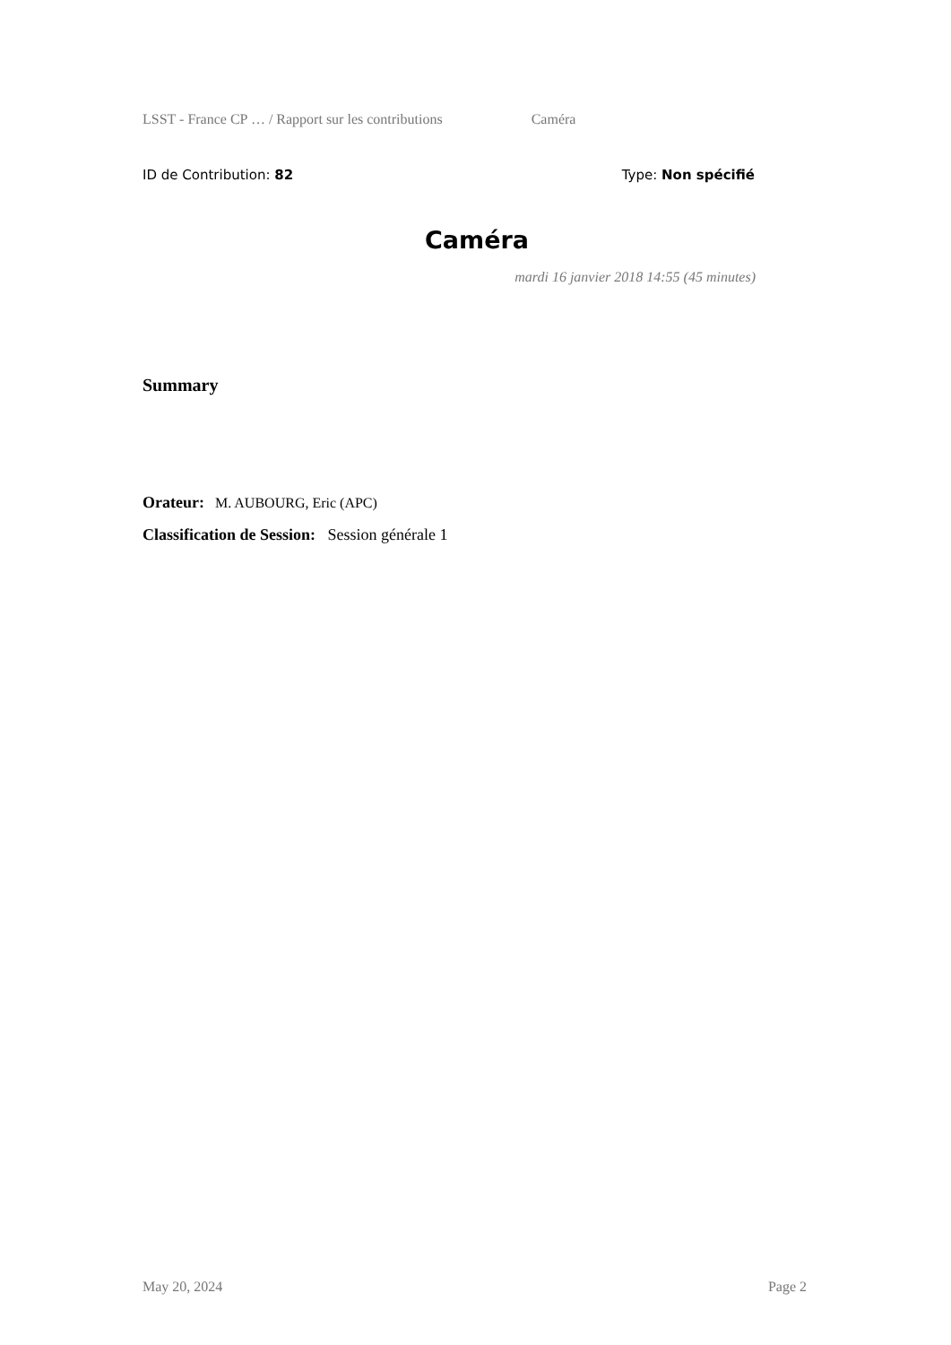LSST - France CP … / Rapport sur les contributions Caméra
ID de Contribution: 82 Type: Non spécifié
Caméra
mardi 16 janvier 2018 14:55 (45 minutes)
Summary
Orateur: M. AUBOURG, Eric (APC)
Classification de Session: Session générale 1
May 20, 2024 Page 2